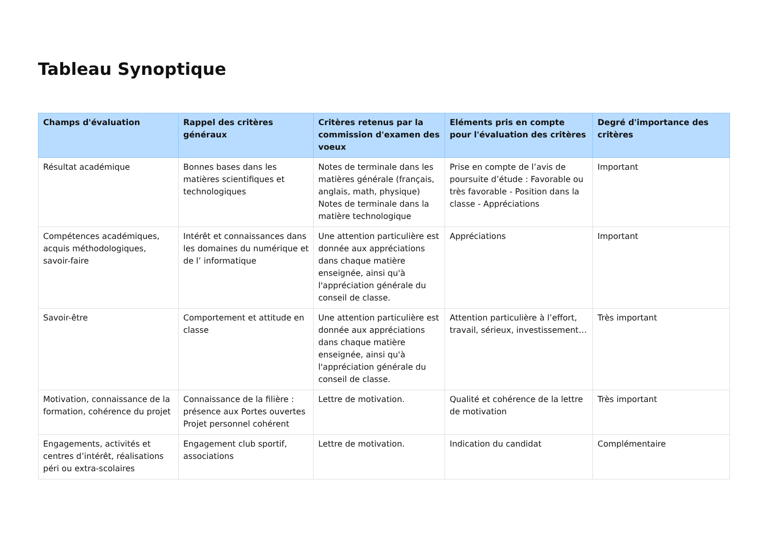Tableau Synoptique
| Champs d'évaluation | Rappel des critères généraux | Critères retenus par la commission d'examen des voeux | Eléments pris en compte pour l'évaluation des critères | Degré d'importance des critères |
| --- | --- | --- | --- | --- |
| Résultat académique | Bonnes bases dans les matières scientifiques et technologiques | Notes de terminale dans les matières générale (français, anglais, math, physique) Notes de terminale dans la matière technologique | Prise en compte de l’avis de poursuite d’étude : Favorable ou très favorable - Position dans la classe - Appréciations | Important |
| Compétences académiques, acquis méthodologiques, savoir-faire | Intérêt et connaissances dans les domaines du numérique et de l’ informatique | Une attention particulière est donnée aux appréciations dans chaque matière enseignée, ainsi qu'à l'appréciation générale du conseil de classe. | Appréciations | Important |
| Savoir-être | Comportement et attitude en classe | Une attention particulière est donnée aux appréciations dans chaque matière enseignée, ainsi qu'à l'appréciation générale du conseil de classe. | Attention particulière à l’effort, travail, sérieux, investissement… | Très important |
| Motivation, connaissance de la formation, cohérence du projet | Connaissance de la filière : présence aux Portes ouvertes Projet personnel cohérent | Lettre de motivation. | Qualité et cohérence de la lettre de motivation | Très important |
| Engagements, activités et centres d’intérêt, réalisations péri ou extra-scolaires | Engagement club sportif, associations | Lettre de motivation. | Indication du candidat | Complémentaire |